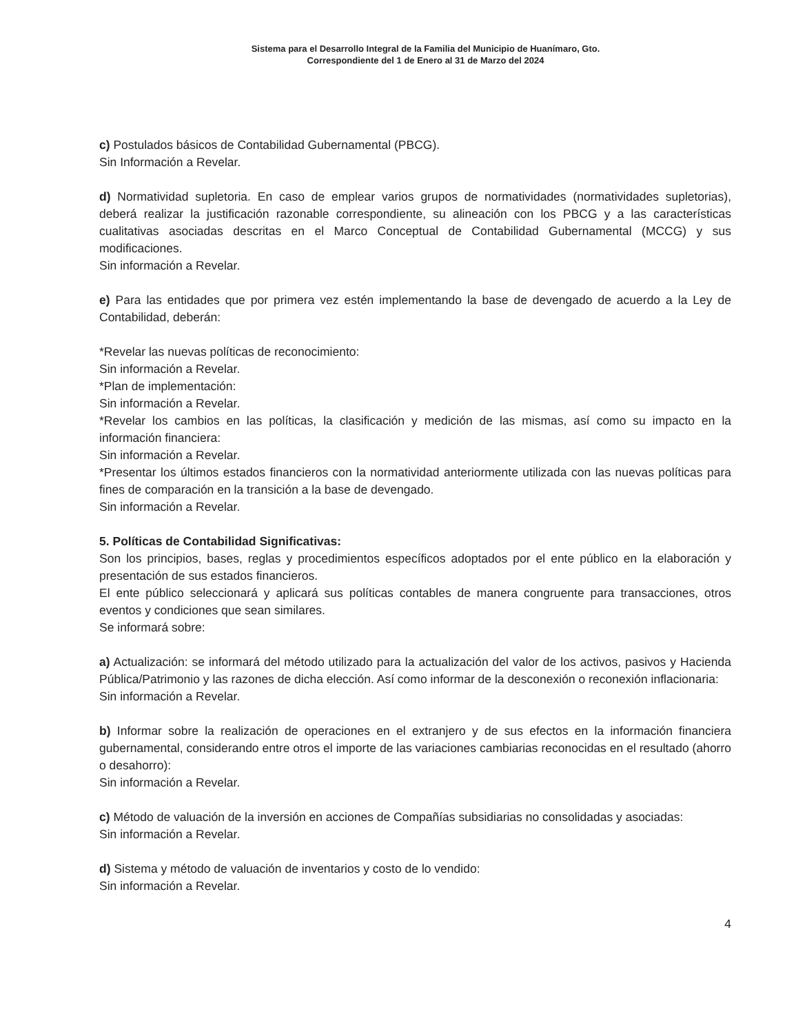Sistema para el Desarrollo Integral de la Familia del Municipio de Huanímaro, Gto.
Correspondiente del 1 de Enero al 31 de Marzo del 2024
c) Postulados básicos de Contabilidad Gubernamental (PBCG).
Sin Información a Revelar.
d) Normatividad supletoria. En caso de emplear varios grupos de normatividades (normatividades supletorias), deberá realizar la justificación razonable correspondiente, su alineación con los PBCG y a las características cualitativas asociadas descritas en el Marco Conceptual de Contabilidad Gubernamental (MCCG) y sus modificaciones.
Sin información a Revelar.
e) Para las entidades que por primera vez estén implementando la base de devengado de acuerdo a la Ley de Contabilidad, deberán:
*Revelar las nuevas políticas de reconocimiento:
Sin información a Revelar.
*Plan de implementación:
Sin información a Revelar.
*Revelar los cambios en las políticas, la clasificación y medición de las mismas, así como su impacto en la información financiera:
Sin información a Revelar.
*Presentar los últimos estados financieros con la normatividad anteriormente utilizada con las nuevas políticas para fines de comparación en la transición a la base de devengado.
Sin información a Revelar.
5. Políticas de Contabilidad Significativas:
Son los principios, bases, reglas y procedimientos específicos adoptados por el ente público en la elaboración y presentación de sus estados financieros.
El ente público seleccionará y aplicará sus políticas contables de manera congruente para transacciones, otros eventos y condiciones que sean similares.
Se informará sobre:
a) Actualización: se informará del método utilizado para la actualización del valor de los activos, pasivos y Hacienda Pública/Patrimonio y las razones de dicha elección. Así como informar de la desconexión o reconexión inflacionaria:
Sin información a Revelar.
b) Informar sobre la realización de operaciones en el extranjero y de sus efectos en la información financiera gubernamental, considerando entre otros el importe de las variaciones cambiarias reconocidas en el resultado (ahorro o desahorro):
Sin información a Revelar.
c) Método de valuación de la inversión en acciones de Compañías subsidiarias no consolidadas y asociadas:
Sin información a Revelar.
d) Sistema y método de valuación de inventarios y costo de lo vendido:
Sin información a Revelar.
4